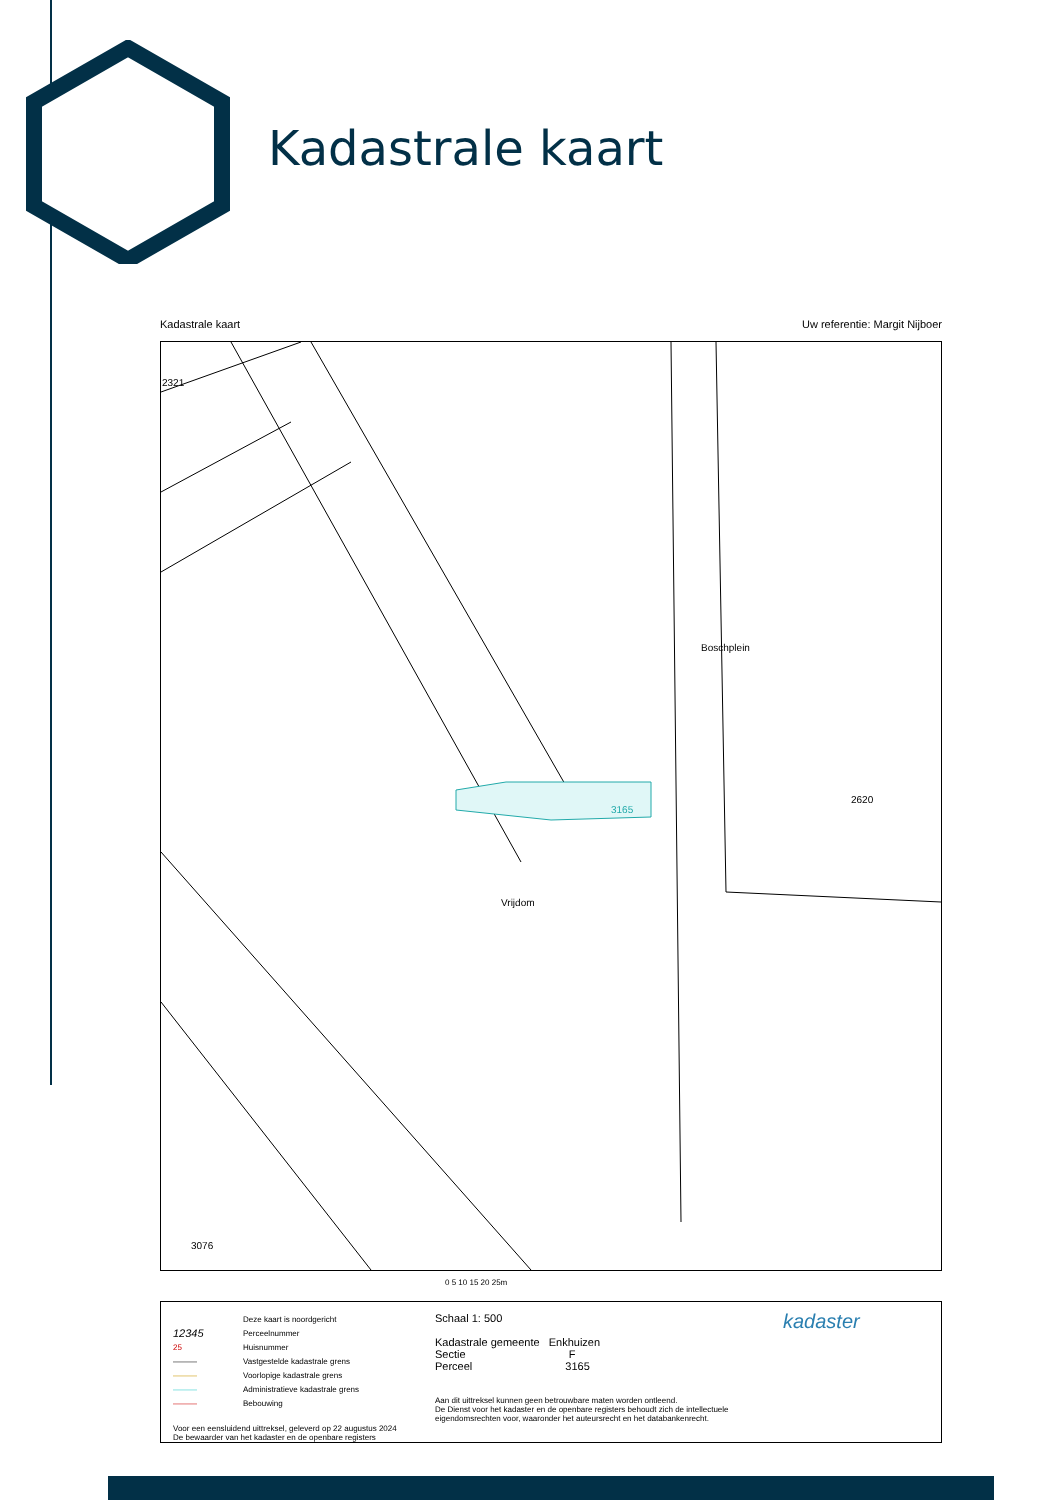Kadastrale kaart
Kadastrale kaart Uw referentie: Margit Nijboer
Boschplein
3165
Vrijdom
2321
2620
3076
0 5 10 15 20 25m
Deze kaart is noordgericht
12345 Perceelnummer
25 Huisnummer
——— Vastgestelde kadastrale grens
——— Voorlopige kadastrale grens
——— Administratieve kadastrale grens
——— Bebouwing
Voor een eensluidend uittreksel, geleverd op 22 augustus 2024
De bewaarder van het kadaster en de openbare registers
Schaal 1: 500
Kadastrale gemeente Enkhuizen
Sectie F
Perceel 3165
Aan dit uittreksel kunnen geen betrouwbare maten worden ontleend.
De Dienst voor het kadaster en de openbare registers behoudt zich de intellectuele eigendomsrechten voor, waaronder het auteursrecht en het databankenrecht.
kadaster